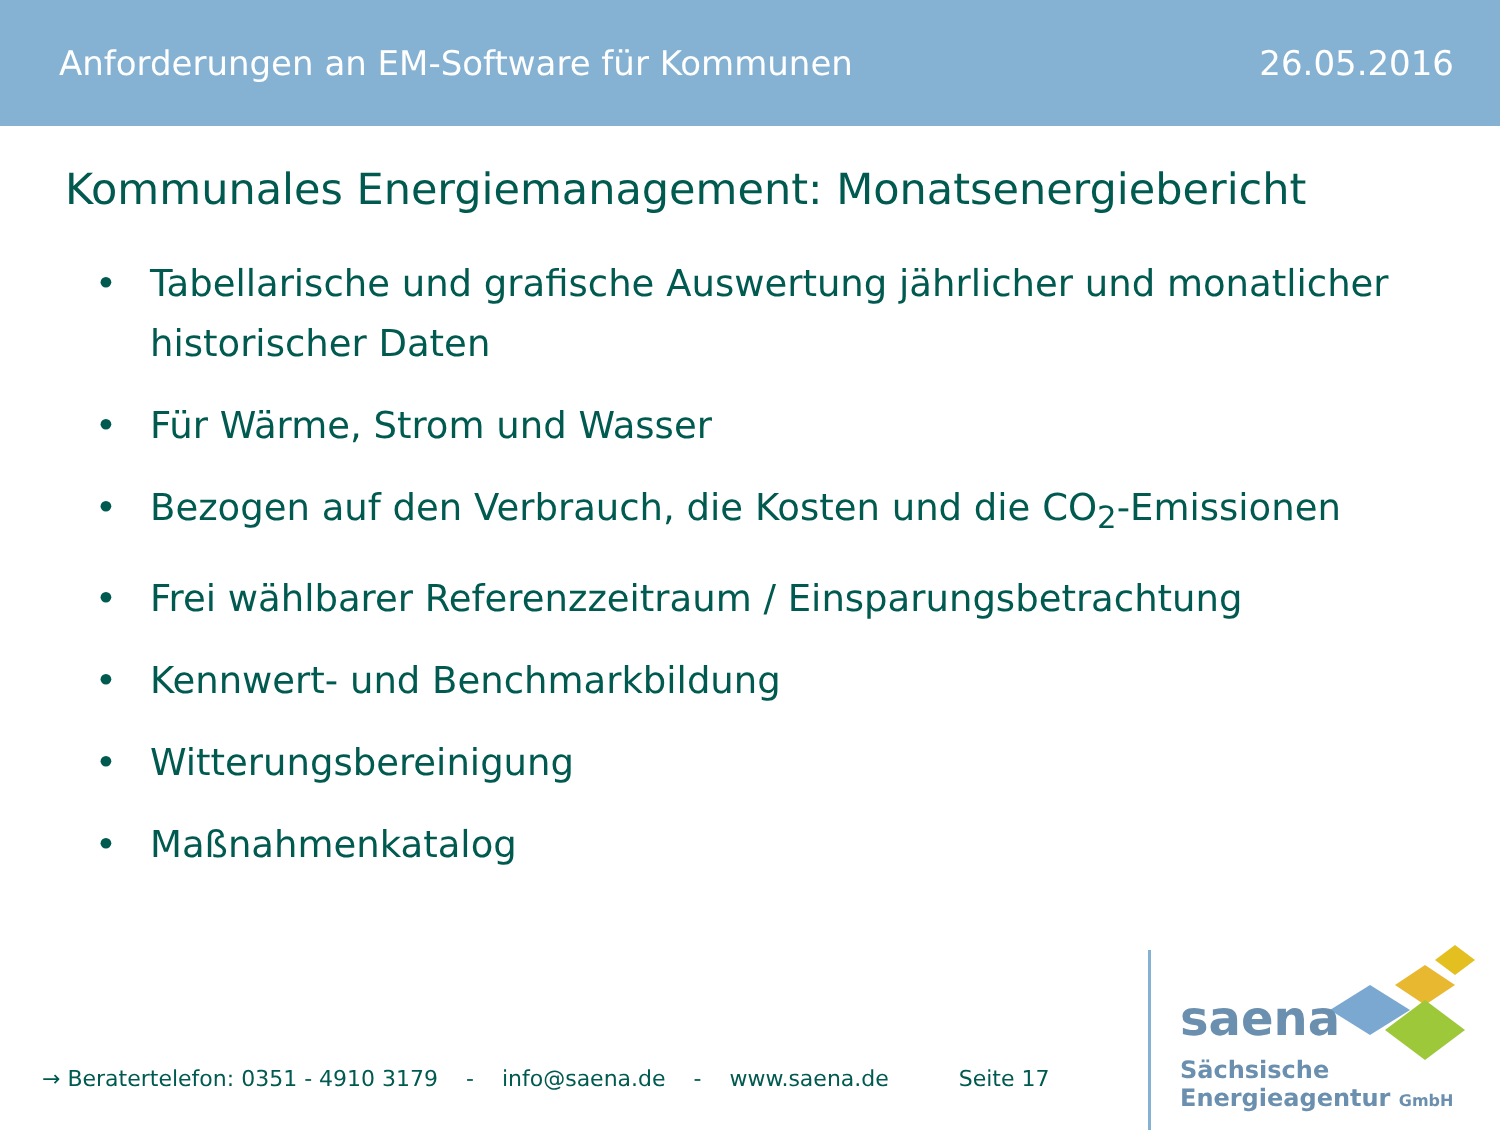Anforderungen an EM-Software für Kommunen 26.05.2016
Kommunales Energiemanagement: Monatsenergiebericht
• Tabellarische und grafische Auswertung jährlicher und monatlicher historischer Daten
• Für Wärme, Strom und Wasser
• Bezogen auf den Verbrauch, die Kosten und die CO<sub>2</sub>-Emissionen
• Frei wählbarer Referenzzeitraum / Einsparungsbetrachtung
• Kennwert- und Benchmarkbildung
• Witterungsbereinigung
• Maßnahmenkatalog
→ Beratertelefon: 0351 - 4910 3179 - info@saena.de - www.saena.de Seite 17
saena
Sächsische
Energieagentur GmbH